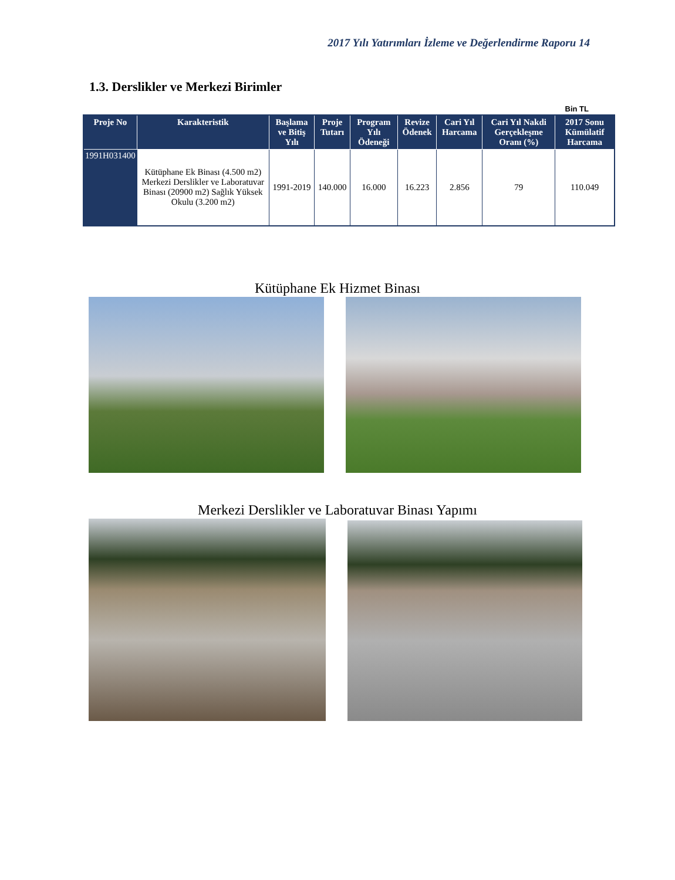2017 Yılı Yatırımları İzleme ve Değerlendirme Raporu 14
1.3. Derslikler ve Merkezi Birimler
Bin TL
| Proje No | Karakteristik | Başlama ve Bitiş Yılı | Proje Tutarı | Program Yılı Ödeneği | Revize Ödenek | Cari Yıl Harcama | Cari Yıl Nakdi Gerçekleşme Oranı (%) | 2017 Sonu Kümülatif Harcama |
| --- | --- | --- | --- | --- | --- | --- | --- | --- |
| 1991H031400 | Kütüphane Ek Binası (4.500 m2) Merkezi Derslikler ve Laboratuvar Binası (20900 m2) Sağlık Yüksek Okulu (3.200 m2) | 1991-2019 | 140.000 | 16.000 | 16.223 | 2.856 | 79 | 110.049 |
Kütüphane Ek Hizmet Binası
Merkezi Derslikler ve Laboratuvar Binası Yapımı